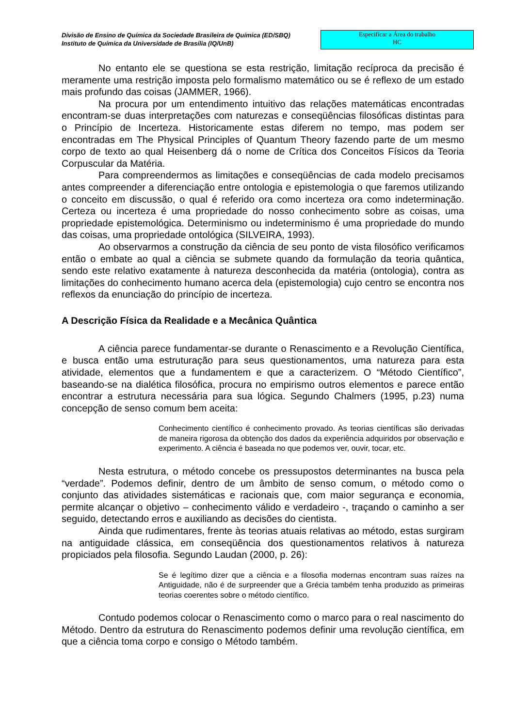Divisão de Ensino de Química da Sociedade Brasileira de Química (ED/SBQ)
Instituto de Química da Universidade de Brasília (IQ/UnB)
Especificar a Área do trabalho
HC
No entanto ele se questiona se esta restrição, limitação recíproca da precisão é meramente uma restrição imposta pelo formalismo matemático ou se é reflexo de um estado mais profundo das coisas (JAMMER, 1966).
Na procura por um entendimento intuitivo das relações matemáticas encontradas encontram-se duas interpretações com naturezas e conseqüências filosóficas distintas para o Princípio de Incerteza. Historicamente estas diferem no tempo, mas podem ser encontradas em The Physical Principles of Quantum Theory fazendo parte de um mesmo corpo de texto ao qual Heisenberg dá o nome de Crítica dos Conceitos Físicos da Teoria Corpuscular da Matéria.
Para compreendermos as limitações e conseqüências de cada modelo precisamos antes compreender a diferenciação entre ontologia e epistemologia o que faremos utilizando o conceito em discussão, o qual é referido ora como incerteza ora como indeterminação. Certeza ou incerteza é uma propriedade do nosso conhecimento sobre as coisas, uma propriedade epistemológica. Determinismo ou indeterminismo é uma propriedade do mundo das coisas, uma propriedade ontológica (SILVEIRA, 1993).
Ao observarmos a construção da ciência de seu ponto de vista filosófico verificamos então o embate ao qual a ciência se submete quando da formulação da teoria quântica, sendo este relativo exatamente à natureza desconhecida da matéria (ontologia), contra as limitações do conhecimento humano acerca dela (epistemologia) cujo centro se encontra nos reflexos da enunciação do princípio de incerteza.
A Descrição Física da Realidade e a Mecânica Quântica
A ciência parece fundamentar-se durante o Renascimento e a Revolução Científica, e busca então uma estruturação para seus questionamentos, uma natureza para esta atividade, elementos que a fundamentem e que a caracterizem. O “Método Científico”, baseando-se na dialética filosófica, procura no empirismo outros elementos e parece então encontrar a estrutura necessária para sua lógica. Segundo Chalmers (1995, p.23) numa concepção de senso comum bem aceita:
Conhecimento científico é conhecimento provado. As teorias científicas são derivadas de maneira rigorosa da obtenção dos dados da experiência adquiridos por observação e experimento. A ciência é baseada no que podemos ver, ouvir, tocar, etc.
Nesta estrutura, o método concebe os pressupostos determinantes na busca pela “verdade”. Podemos definir, dentro de um âmbito de senso comum, o método como o conjunto das atividades sistemáticas e racionais que, com maior segurança e economia, permite alcançar o objetivo – conhecimento válido e verdadeiro -, traçando o caminho a ser seguido, detectando erros e auxiliando as decisões do cientista.
Ainda que rudimentares, frente às teorias atuais relativas ao método, estas surgiram na antiguidade clássica, em conseqüência dos questionamentos relativos à natureza propiciados pela filosofia. Segundo Laudan (2000, p. 26):
Se é legítimo dizer que a ciência e a filosofia modernas encontram suas raízes na Antiguidade, não é de surpreender que a Grécia também tenha produzido as primeiras teorias coerentes sobre o método científico.
Contudo podemos colocar o Renascimento como o marco para o real nascimento do Método. Dentro da estrutura do Renascimento podemos definir uma revolução científica, em que a ciência toma corpo e consigo o Método também.